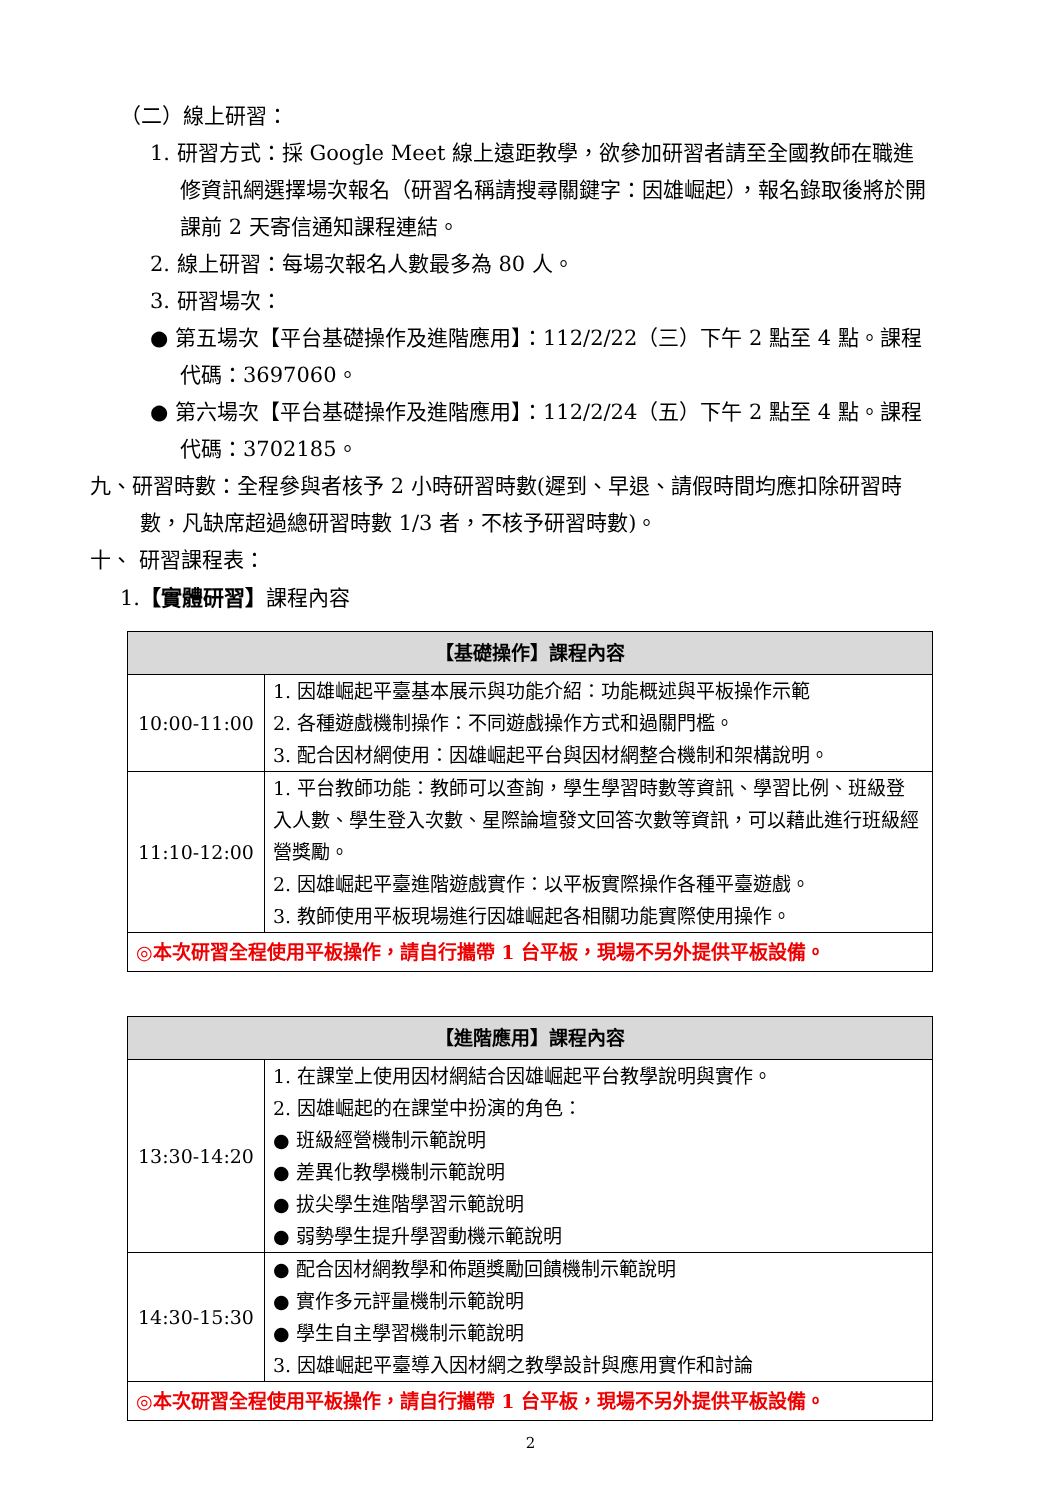（二）線上研習：
1. 研習方式：採 Google Meet 線上遠距教學，欲參加研習者請至全國教師在職進修資訊網選擇場次報名（研習名稱請搜尋關鍵字：因雄崛起），報名錄取後將於開課前 2 天寄信通知課程連結。
2. 線上研習：每場次報名人數最多為 80 人。
3. 研習場次：
● 第五場次【平台基礎操作及進階應用】：112/2/22（三）下午 2 點至 4 點。課程代碼：3697060。
● 第六場次【平台基礎操作及進階應用】：112/2/24（五）下午 2 點至 4 點。課程代碼：3702185。
九、研習時數：全程參與者核予 2 小時研習時數(遲到、早退、請假時間均應扣除研習時數，凡缺席超過總研習時數 1/3 者，不核予研習時數)。
十、 研習課程表：
1.【實體研習】課程內容
| 【基礎操作】課程內容 | |
| --- | --- |
| 10:00-11:00 | 1. 因雄崛起平臺基本展示與功能介紹：功能概述與平板操作示範 2. 各種遊戲機制操作：不同遊戲操作方式和過關門檻。 3. 配合因材網使用：因雄崛起平台與因材網整合機制和架構說明。 |
| 11:10-12:00 | 1. 平台教師功能：教師可以查詢，學生學習時數等資訊、學習比例、班級登入人數、學生登入次數、星際論壇發文回答次數等資訊，可以藉此進行班級經營獎勵。 2. 因雄崛起平臺進階遊戲實作：以平板實際操作各種平臺遊戲。 3. 教師使用平板現場進行因雄崛起各相關功能實際使用操作。 |
| ◎本次研習全程使用平板操作，請自行攜帶 1 台平板，現場不另外提供平板設備。 | |
| 【進階應用】課程內容 | |
| --- | --- |
| 13:30-14:20 | 1. 在課堂上使用因材網結合因雄崛起平台教學說明與實作。 2. 因雄崛起的在課堂中扮演的角色： ● 班級經營機制示範說明 ● 差異化教學機制示範說明 ● 拔尖學生進階學習示範說明 ● 弱勢學生提升學習動機示範說明 |
| 14:30-15:30 | ● 配合因材網教學和佈題獎勵回饋機制示範說明 ● 實作多元評量機制示範說明 ● 學生自主學習機制示範說明 3. 因雄崛起平臺導入因材網之教學設計與應用實作和討論 |
| ◎本次研習全程使用平板操作，請自行攜帶 1 台平板，現場不另外提供平板設備。 | |
2